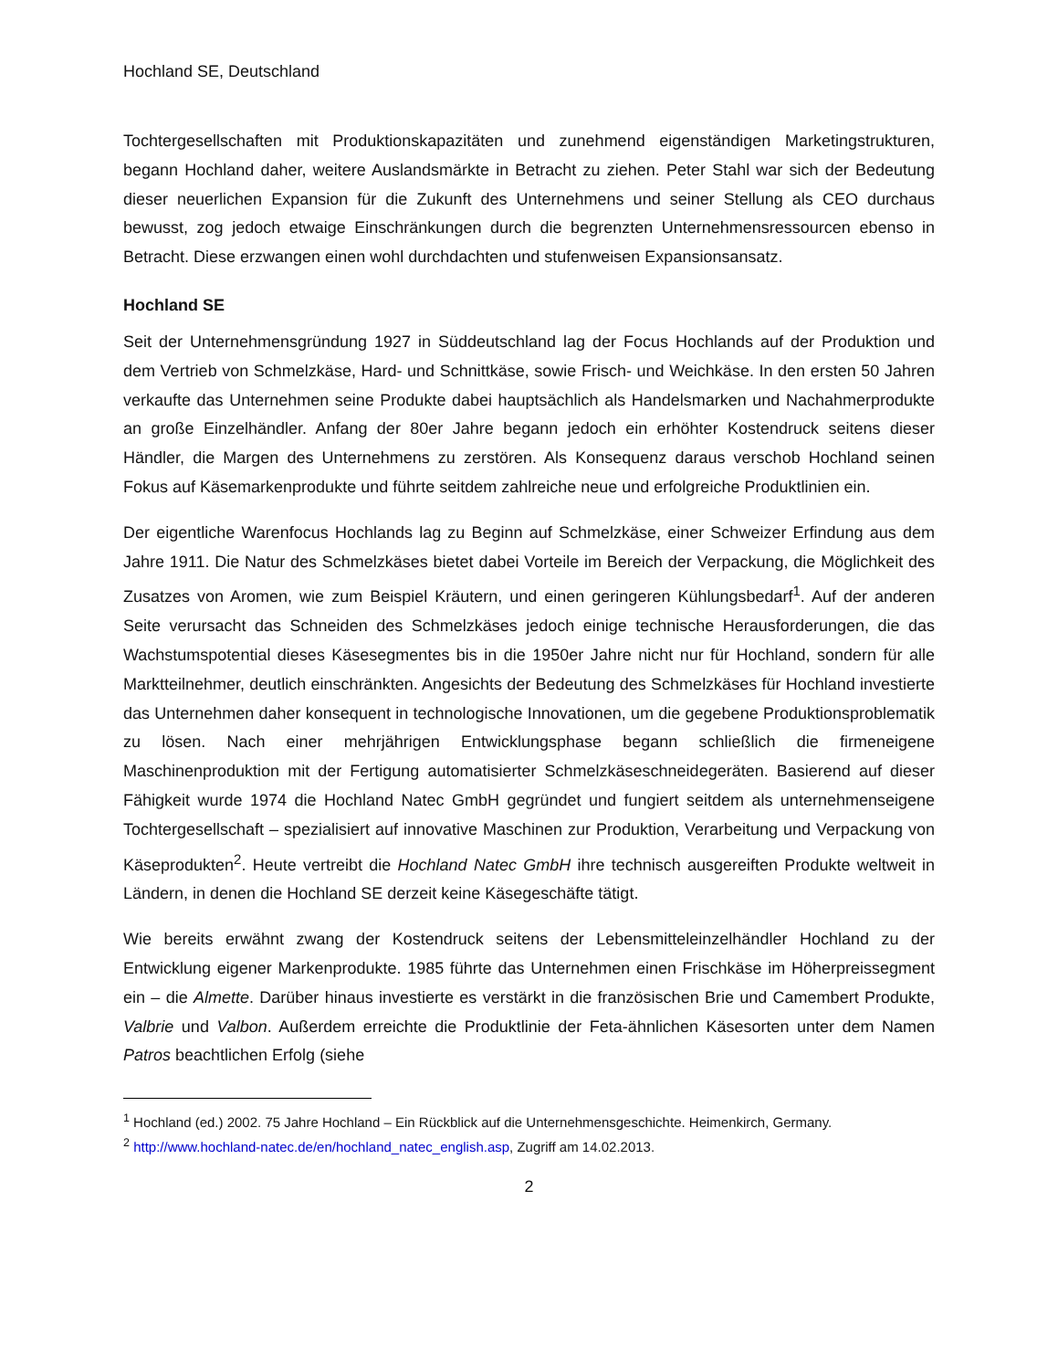Hochland SE, Deutschland
Tochtergesellschaften mit Produktionskapazitäten und zunehmend eigenständigen Marketingstrukturen, begann Hochland daher, weitere Auslandsmärkte in Betracht zu ziehen. Peter Stahl war sich der Bedeutung dieser neuerlichen Expansion für die Zukunft des Unternehmens und seiner Stellung als CEO durchaus bewusst, zog jedoch etwaige Einschränkungen durch die begrenzten Unternehmensressourcen ebenso in Betracht. Diese erzwangen einen wohl durchdachten und stufenweisen Expansionsansatz.
Hochland SE
Seit der Unternehmensgründung 1927 in Süddeutschland lag der Focus Hochlands auf der Produktion und dem Vertrieb von Schmelzkäse, Hard- und Schnittkäse, sowie Frisch- und Weichkäse. In den ersten 50 Jahren verkaufte das Unternehmen seine Produkte dabei hauptsächlich als Handelsmarken und Nachahmerprodukte an große Einzelhändler. Anfang der 80er Jahre begann jedoch ein erhöhter Kostendruck seitens dieser Händler, die Margen des Unternehmens zu zerstören. Als Konsequenz daraus verschob Hochland seinen Fokus auf Käsemarkenprodukte und führte seitdem zahlreiche neue und erfolgreiche Produktlinien ein.
Der eigentliche Warenfocus Hochlands lag zu Beginn auf Schmelzkäse, einer Schweizer Erfindung aus dem Jahre 1911. Die Natur des Schmelzkäses bietet dabei Vorteile im Bereich der Verpackung, die Möglichkeit des Zusatzes von Aromen, wie zum Beispiel Kräutern, und einen geringeren Kühlungsbedarf<sup>1</sup>. Auf der anderen Seite verursacht das Schneiden des Schmelzkäses jedoch einige technische Herausforderungen, die das Wachstumspotential dieses Käsesegmentes bis in die 1950er Jahre nicht nur für Hochland, sondern für alle Marktteilnehmer, deutlich einschränkten. Angesichts der Bedeutung des Schmelzkäses für Hochland investierte das Unternehmen daher konsequent in technologische Innovationen, um die gegebene Produktionsproblematik zu lösen. Nach einer mehrjährigen Entwicklungsphase begann schließlich die firmeneigene Maschinenproduktion mit der Fertigung automatisierter Schmelzkäseschneidegeräten. Basierend auf dieser Fähigkeit wurde 1974 die Hochland Natec GmbH gegründet und fungiert seitdem als unternehmenseigene Tochtergesellschaft – spezialisiert auf innovative Maschinen zur Produktion, Verarbeitung und Verpackung von Käseprodukten<sup>2</sup>. Heute vertreibt die Hochland Natec GmbH ihre technisch ausgereiften Produkte weltweit in Ländern, in denen die Hochland SE derzeit keine Käsegeschäfte tätigt.
Wie bereits erwähnt zwang der Kostendruck seitens der Lebensmitteleinzelhändler Hochland zu der Entwicklung eigener Markenprodukte. 1985 führte das Unternehmen einen Frischkäse im Höherpreissegment ein – die Almette. Darüber hinaus investierte es verstärkt in die französischen Brie und Camembert Produkte, Valbrie und Valbon. Außerdem erreichte die Produktlinie der Feta-ähnlichen Käsesorten unter dem Namen Patros beachtlichen Erfolg (siehe
<sup>1</sup> Hochland (ed.) 2002. 75 Jahre Hochland – Ein Rückblick auf die Unternehmensgeschichte. Heimenkirch, Germany.
<sup>2</sup> http://www.hochland-natec.de/en/hochland_natec_english.asp, Zugriff am 14.02.2013.
2